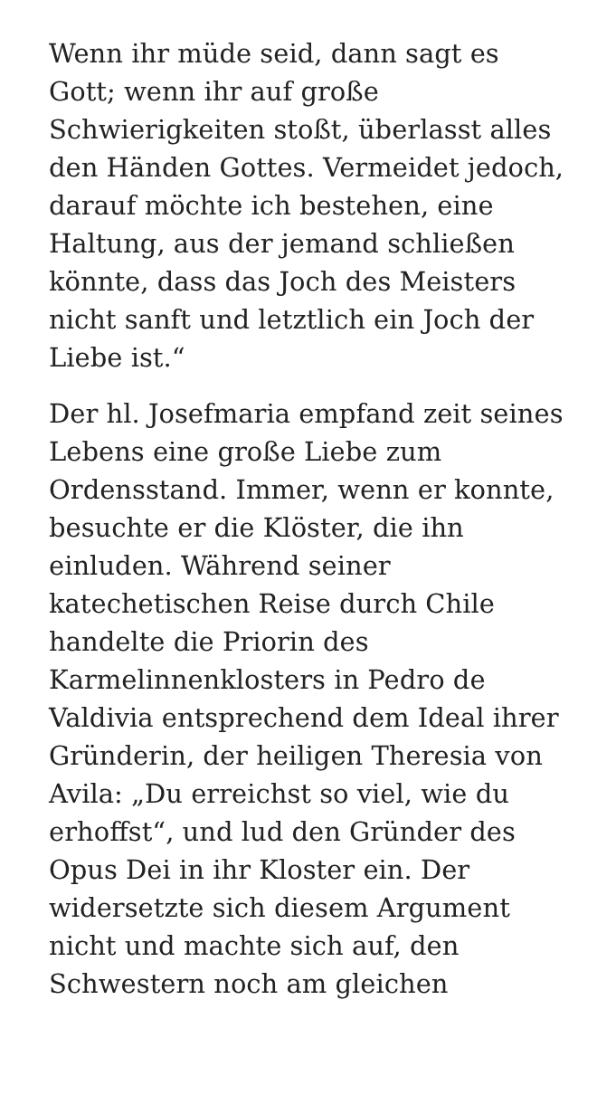Wenn ihr müde seid, dann sagt es Gott; wenn ihr auf große Schwierigkeiten stoßt, überlasst alles den Händen Gottes. Vermeidet jedoch, darauf möchte ich bestehen, eine Haltung, aus der jemand schließen könnte, dass das Joch des Meisters nicht sanft und letztlich ein Joch der Liebe ist.“
Der hl. Josefmaria empfand zeit seines Lebens eine große Liebe zum Ordensstand. Immer, wenn er konnte, besuchte er die Klöster, die ihn einluden. Während seiner katechetischen Reise durch Chile handelte die Priorin des Karmelinnenklosters in Pedro de Valdivia entsprechend dem Ideal ihrer Gründerin, der heiligen Theresia von Avila: „Du erreichst so viel, wie du erhoffst“, und lud den Gründer des Opus Dei in ihr Kloster ein. Der widersetzte sich diesem Argument nicht und machte sich auf, den Schwestern noch am gleichen